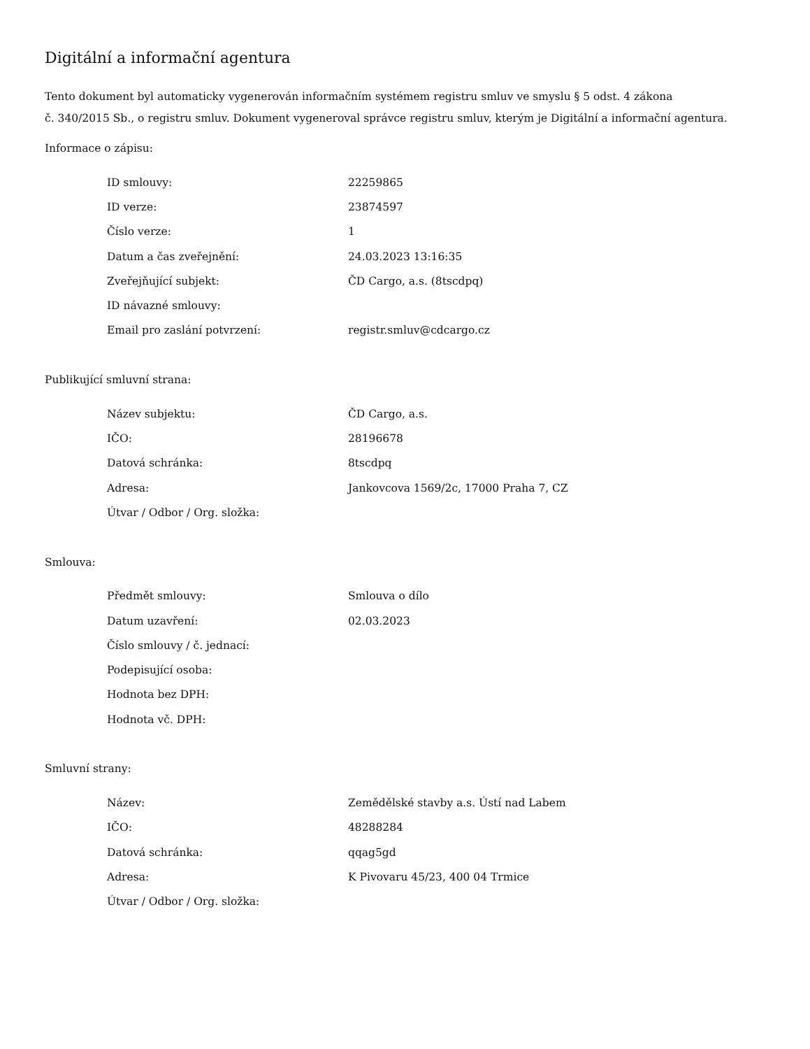Digitální a informační agentura
Tento dokument byl automaticky vygenerován informačním systémem registru smluv ve smyslu § 5 odst. 4 zákona
č. 340/2015 Sb., o registru smluv. Dokument vygeneroval správce registru smluv, kterým je Digitální a informační agentura.
Informace o zápisu:
| ID smlouvy: | 22259865 |
| ID verze: | 23874597 |
| Číslo verze: | 1 |
| Datum a čas zveřejnění: | 24.03.2023 13:16:35 |
| Zveřejňující subjekt: | ČD Cargo, a.s. (8tscdpq) |
| ID návazné smlouvy: | |
| Email pro zaslání potvrzení: | registr.smluv@cdcargo.cz |
Publikující smluvní strana:
| Název subjektu: | ČD Cargo, a.s. |
| IČO: | 28196678 |
| Datová schránka: | 8tscdpq |
| Adresa: | Jankovcova 1569/2c, 17000 Praha 7, CZ |
| Útvar / Odbor / Org. složka: | |
Smlouva:
| Předmět smlouvy: | Smlouva o dílo |
| Datum uzavření: | 02.03.2023 |
| Číslo smlouvy / č. jednací: | |
| Podepisující osoba: | |
| Hodnota bez DPH: | |
| Hodnota vč. DPH: | |
Smluvní strany:
| Název: | Zemědělské stavby a.s. Ústí nad Labem |
| IČO: | 48288284 |
| Datová schránka: | qqag5gd |
| Adresa: | K Pivovaru 45/23, 400 04 Trmice |
| Útvar / Odbor / Org. složka: | |